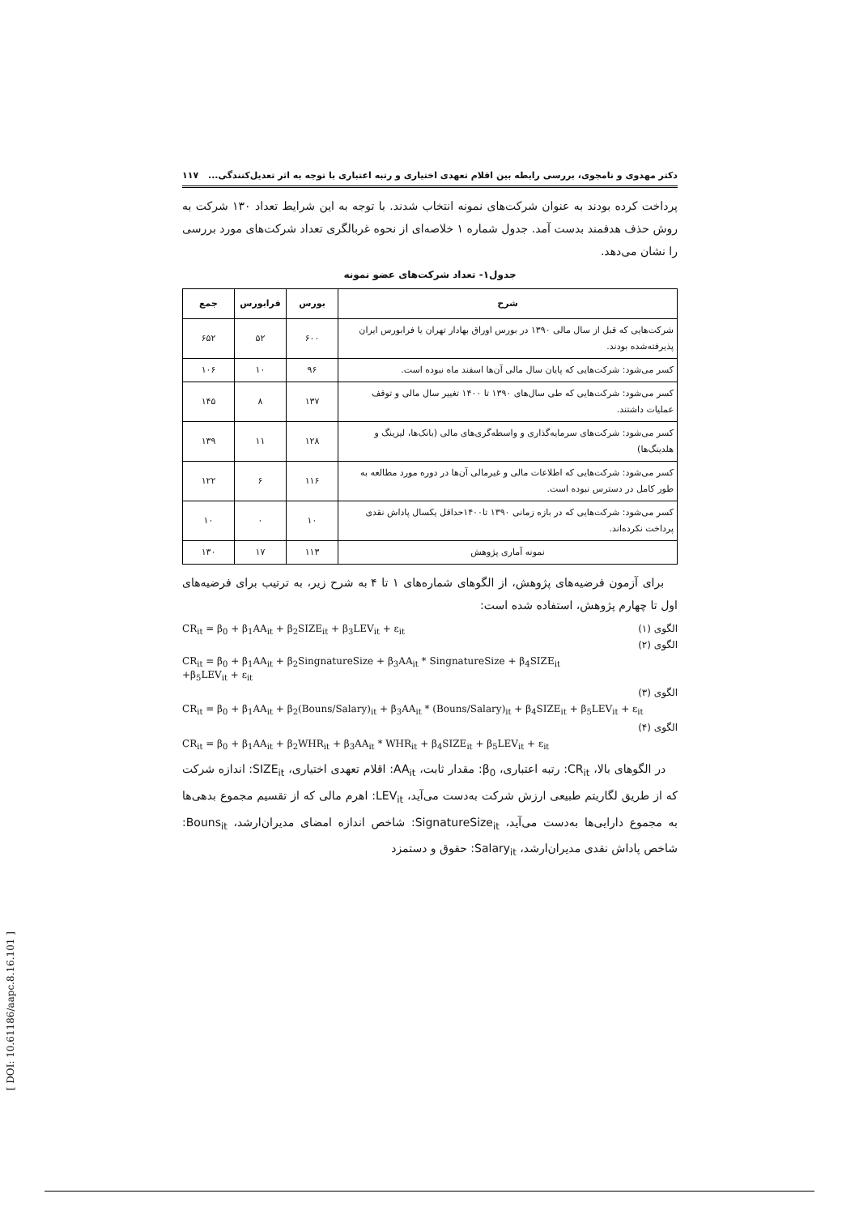دکتر مهدوی و نامجوی، بررسی رابطه بین اقلام تعهدی اختیاری و رتبه اعتباری با توجه به اثر تعدیل‌کنندگی... ۱۱۷
پرداخت کرده بودند به عنوان شرکت‌های نمونه انتخاب شدند. با توجه به این شرایط تعداد ۱۳۰ شرکت به روش حذف هدفمند بدست آمد. جدول شماره ۱ خلاصه‌ای از نحوه غربالگری تعداد شرکت‌های مورد بررسی را نشان می‌دهد.
جدول۱- تعداد شرکت‌های عضو نمونه
| شرح | بورس | فرابورس | جمع |
| --- | --- | --- | --- |
| شرکت‌هایی که قبل از سال مالی ۱۳۹۰ در بورس اوراق بهادار تهران یا فرابورس ایران پذیرفته‌شده بودند. | ۶۰۰ | ۵۲ | ۶۵۲ |
| کسر می‌شود: شرکت‌هایی که پایان سال مالی آن‌ها اسفند ماه نبوده است. | ۹۶ | ۱۰ | ۱۰۶ |
| کسر می‌شود: شرکت‌هایی که طی سال‌های ۱۳۹۰ تا ۱۴۰۰ تغییر سال مالی و توقف عملیات داشتند. | ۱۳۷ | ۸ | ۱۴۵ |
| کسر می‌شود: شرکت‌های سرمایه‌گذاری و واسطه‌گری‌های مالی (بانک‌ها، لیزینگ و هلدینگ‌ها) | ۱۲۸ | ۱۱ | ۱۳۹ |
| کسر می‌شود: شرکت‌هایی که اطلاعات مالی و غیرمالی آن‌ها در دوره مورد مطالعه به طور کامل در دسترس نبوده است. | ۱۱۶ | ۶ | ۱۲۲ |
| کسر می‌شود: شرکت‌هایی که در بازه زمانی ۱۳۹۰ تا۱۴۰۰حداقل یکسال پاداش نقدی پرداخت نکرده‌اند. | ۱۰ | ۰ | ۱۰ |
| نمونه آماری پژوهش | ۱۱۳ | ۱۷ | ۱۳۰ |
برای آزمون فرضیه‌های پژوهش، از الگوهای شماره‌های ۱ تا ۴ به شرح زیر، به ترتیب برای فرضیه‌های اول تا چهارم پژوهش، استفاده شده است:
CR<sub>it</sub> = β<sub>0</sub> + β<sub>1</sub>AA<sub>it</sub> + β<sub>2</sub>SIZE<sub>it</sub> + β<sub>3</sub>LEV<sub>it</sub> + ε<sub>it</sub> الگوی (۱)
الگوی (۲)
CR<sub>it</sub> = β<sub>0</sub> + β<sub>1</sub>AA<sub>it</sub> + β<sub>2</sub>SingnatureSize + β<sub>3</sub>AA<sub>it</sub> * SingnatureSize + β<sub>4</sub>SIZE<sub>it</sub>
+β<sub>5</sub>LEV<sub>it</sub> + ε<sub>it</sub>
الگوی (۳)
CR<sub>it</sub> = β<sub>0</sub> + β<sub>1</sub>AA<sub>it</sub> + β<sub>2</sub>(Bouns/Salary)<sub>it</sub> + β<sub>3</sub>AA<sub>it</sub> * (Bouns/Salary)<sub>it</sub> + β<sub>4</sub>SIZE<sub>it</sub> + β<sub>5</sub>LEV<sub>it</sub> + ε<sub>it</sub>
الگوی (۴)
CR<sub>it</sub> = β<sub>0</sub> + β<sub>1</sub>AA<sub>it</sub> + β<sub>2</sub>WHR<sub>it</sub> + β<sub>3</sub>AA<sub>it</sub> * WHR<sub>it</sub> + β<sub>4</sub>SIZE<sub>it</sub> + β<sub>5</sub>LEV<sub>it</sub> + ε<sub>it</sub>
در الگوهای بالا، CR<sub>it</sub>: رتبه اعتباری، β<sub>0</sub>: مقدار ثابت، AA<sub>it</sub>: اقلام تعهدی اختیاری، SIZE<sub>it</sub>: اندازه شرکت که از طریق لگاریتم طبیعی ارزش شرکت به‌دست می‌آید، LEV<sub>it</sub>: اهرم مالی که از تقسیم مجموع بدهی‌ها به مجموع دارایی‌ها به‌دست می‌آید، SignatureSize<sub>it</sub>: شاخص اندازه امضای مدیران‌ارشد، Bouns<sub>it</sub>: شاخص پاداش نقدی مدیران‌ارشد، Salary<sub>it</sub>: حقوق و دستمزد
[ DOI: 10.61186/aapc.8.16.101 ]